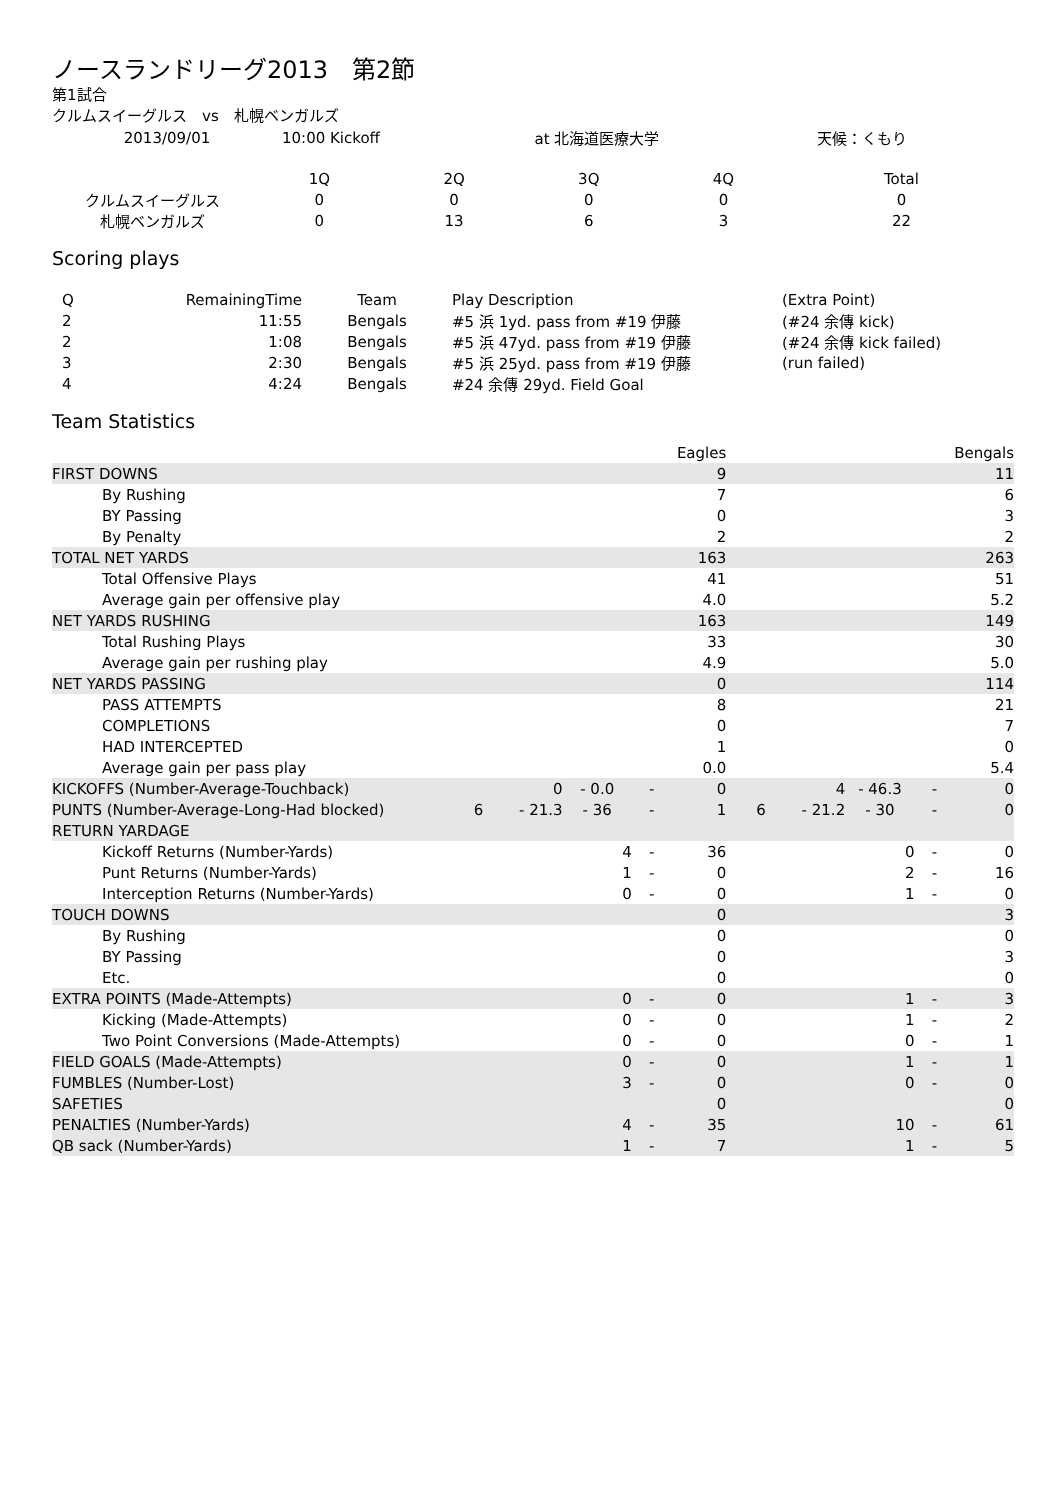ノースランドリーグ2013　第2節
第1試合
クルムスイーグルス　vs　札幌ベンガルズ
| 2013/09/01 | 10:00 Kickoff | at 北海道医療大学 | 天候：くもり |
| | 1Q | 2Q | 3Q | 4Q | Total |
| クルムスイーグルス | 0 | 0 | 0 | 0 | 0 |
| 札幌ベンガルズ | 0 | 13 | 6 | 3 | 22 |
Scoring plays
| Q | RemainingTime | Team | Play Description | (Extra Point) |
| 2 | 11:55 | Bengals | #5 浜 1yd. pass from #19 伊藤 | (#24 余傳 kick) |
| 2 | 1:08 | Bengals | #5 浜 47yd. pass from #19 伊藤 | (#24 余傳 kick failed) |
| 3 | 2:30 | Bengals | #5 浜 25yd. pass from #19 伊藤 | (run failed) |
| 4 | 4:24 | Bengals | #24 余傳 29yd. Field Goal | |
Team Statistics
| | | | | | Eagles | | | | | Bengals |
| FIRST DOWNS | | | | | 9 | | | | | 11 |
| By Rushing | | | | | 7 | | | | | 6 |
| BY Passing | | | | | 0 | | | | | 3 |
| By Penalty | | | | | 2 | | | | | 2 |
| TOTAL NET YARDS | | | | | 163 | | | | | 263 |
| Total Offensive Plays | | | | | 41 | | | | | 51 |
| Average gain per offensive play | | | | | 4.0 | | | | | 5.2 |
| NET YARDS RUSHING | | | | | 163 | | | | | 149 |
| Total Rushing Plays | | | | | 33 | | | | | 30 |
| Average gain per rushing play | | | | | 4.9 | | | | | 5.0 |
| NET YARDS PASSING | | | | | 0 | | | | | 114 |
| PASS ATTEMPTS | | | | | 8 | | | | | 21 |
| COMPLETIONS | | | | | 0 | | | | | 7 |
| HAD INTERCEPTED | | | | | 1 | | | | | 0 |
| Average gain per pass play | | | | | 0.0 | | | | | 5.4 |
| KICKOFFS (Number-Average-Touchback) | | 0 | - 0.0 | - | 0 | | 4 | - 46.3 | - | 0 |
| PUNTS (Number-Average-Long-Had blocked) | 6 | - 21.3 | - 36 | - | 1 | 6 | - 21.2 | - 30 | - | 0 |
| RETURN YARDAGE | | | | | | | | | | |
| Kickoff Returns (Number-Yards) | | | 4 | - | 36 | | | 0 | - | 0 |
| Punt Returns (Number-Yards) | | | 1 | - | 0 | | | 2 | - | 16 |
| Interception Returns (Number-Yards) | | | 0 | - | 0 | | | 1 | - | 0 |
| TOUCH DOWNS | | | | | 0 | | | | | 3 |
| By Rushing | | | | | 0 | | | | | 0 |
| BY Passing | | | | | 0 | | | | | 3 |
| Etc. | | | | | 0 | | | | | 0 |
| EXTRA POINTS (Made-Attempts) | | | 0 | - | 0 | | | 1 | - | 3 |
| Kicking (Made-Attempts) | | | 0 | - | 0 | | | 1 | - | 2 |
| Two Point Conversions (Made-Attempts) | | | 0 | - | 0 | | | 0 | - | 1 |
| FIELD GOALS (Made-Attempts) | | | 0 | - | 0 | | | 1 | - | 1 |
| FUMBLES (Number-Lost) | | | 3 | - | 0 | | | 0 | - | 0 |
| SAFETIES | | | | | 0 | | | | | 0 |
| PENALTIES (Number-Yards) | | | 4 | - | 35 | | | 10 | - | 61 |
| QB sack (Number-Yards) | | | 1 | - | 7 | | | 1 | - | 5 |